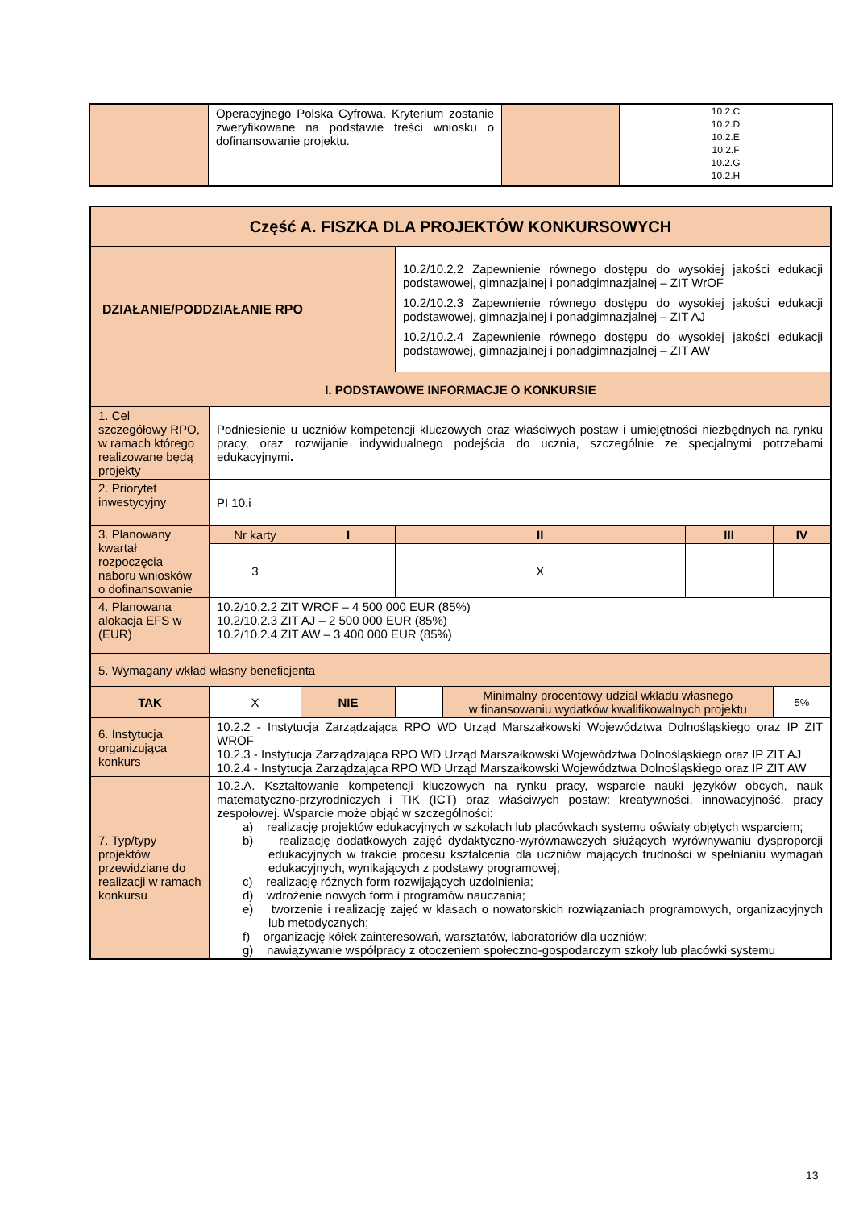| | Operacyjnego Polska Cyfrowa. Kryterium zostanie zweryfikowane na podstawie treści wniosku o dofinansowanie projektu. | | 10.2.C 10.2.D 10.2.E 10.2.F 10.2.G 10.2.H |
| Część A. FISZKA DLA PROJEKTÓW KONKURSOWYCH | | | | | | |
| --- | --- | --- | --- | --- | --- | --- |
| DZIAŁANIE/PODDZIAŁANIE RPO | | | 10.2/10.2.2 Zapewnienie równego dostępu do wysokiej jakości edukacji podstawowej, gimnazjalnej i ponadgimnazjalnej – ZIT WrOF 10.2/10.2.3 Zapewnienie równego dostępu do wysokiej jakości edukacji podstawowej, gimnazjalnej i ponadgimnazjalnej – ZIT AJ 10.2/10.2.4 Zapewnienie równego dostępu do wysokiej jakości edukacji podstawowej, gimnazjalnej i ponadgimnazjalnej – ZIT AW | | | |
| I. PODSTAWOWE INFORMACJE O KONKURSIE | | | | | | |
| 1. Cel szczegółowy RPO, w ramach którego realizowane będą projekty | Podniesienie u uczniów kompetencji kluczowych oraz właściwych postaw i umiejętności niezbędnych na rynku pracy, oraz rozwijanie indywidualnego podejścia do ucznia, szczególnie ze specjalnymi potrzebami edukacyjnymi . | | | | | |
| 2. Priorytet inwestycyjny | PI 10.i | | | | | |
| 3. Planowany kwartał rozpoczęcia naboru wniosków o dofinansowanie | Nr karty | I | II | | III | IV |
| | 3 | | X | | | |
| 4. Planowana alokacja EFS w (EUR) | 10.2/10.2.2 ZIT WROF – 4 500 000 EUR (85%) 10.2/10.2.3 ZIT AJ – 2 500 000 EUR (85%) 10.2/10.2.4 ZIT AW – 3 400 000 EUR (85%) | | | | | |
| 5. Wymagany wkład własny beneficjenta | | | | | | |
| TAK | X | NIE | | Minimalny procentowy udział wkładu własnego w finansowaniu wydatków kwalifikowalnych projektu | | 5% |
| 6. Instytucja organizująca konkurs | 10.2.2 - Instytucja Zarządzająca RPO WD Urząd Marszałkowski Województwa Dolnośląskiego oraz IP ZIT WROF 10.2.3 - Instytucja Zarządzająca RPO WD Urząd Marszałkowski Województwa Dolnośląskiego oraz IP ZIT AJ 10.2.4 - Instytucja Zarządzająca RPO WD Urząd Marszałkowski Województwa Dolnośląskiego oraz IP ZIT AW | | | | | |
| 7. Typ/typy projektów przewidziane do realizacji w ramach konkursu | 10.2.A. Kształtowanie kompetencji kluczowych na rynku pracy, wsparcie nauki języków obcych, nauk matematyczno-przyrodniczych i TIK (ICT) oraz właściwych postaw: kreatywności, innowacyjność, pracy zespołowej. Wsparcie może objąć w szczególności: a) realizację projektów edukacyjnych w szkołach lub placówkach systemu oświaty objętych wsparciem; b) realizację dodatkowych zajęć dydaktyczno-wyrównawczych służących wyrównywaniu dysproporcji edukacyjnych w trakcie procesu kształcenia dla uczniów mających trudności w spełnianiu wymagań edukacyjnych, wynikających z podstawy programowej; c) realizację różnych form rozwijających uzdolnienia; d) wdrożenie nowych form i programów nauczania; e) tworzenie i realizację zajęć w klasach o nowatorskich rozwiązaniach programowych, organizacyjnych lub metodycznych; f) organizację kółek zainteresowań, warsztatów, laboratoriów dla uczniów; g) nawiązywanie współpracy z otoczeniem społeczno-gospodarczym szkoły lub placówki systemu | | | | | |
13